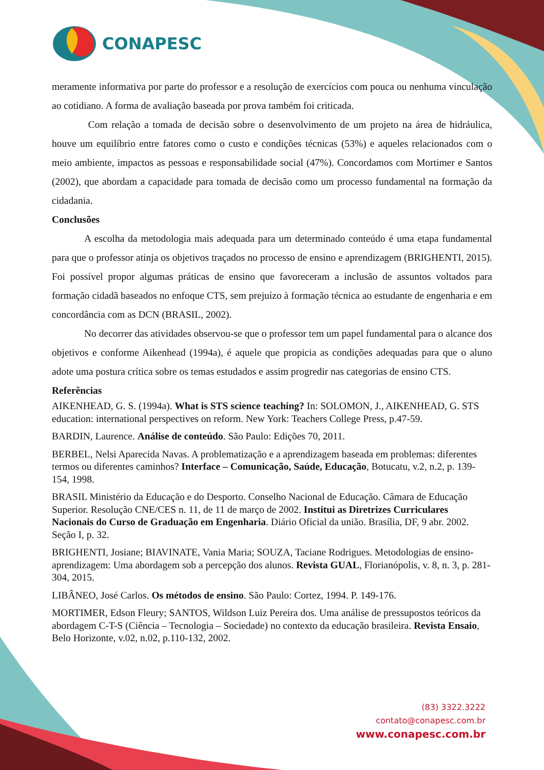CONAPESC
meramente informativa por parte do professor e a resolução de exercícios com pouca ou nenhuma vinculação ao cotidiano. A forma de avaliação baseada por prova também foi criticada.
Com relação a tomada de decisão sobre o desenvolvimento de um projeto na área de hidráulica, houve um equilíbrio entre fatores como o custo e condições técnicas (53%) e aqueles relacionados com o meio ambiente, impactos as pessoas e responsabilidade social (47%). Concordamos com Mortimer e Santos (2002), que abordam a capacidade para tomada de decisão como um processo fundamental na formação da cidadania.
Conclusões
A escolha da metodologia mais adequada para um determinado conteúdo é uma etapa fundamental para que o professor atinja os objetivos traçados no processo de ensino e aprendizagem (BRIGHENTI, 2015). Foi possível propor algumas práticas de ensino que favoreceram a inclusão de assuntos voltados para formação cidadã baseados no enfoque CTS, sem prejuízo à formação técnica ao estudante de engenharia e em concordância com as DCN (BRASIL, 2002).
No decorrer das atividades observou-se que o professor tem um papel fundamental para o alcance dos objetivos e conforme Aikenhead (1994a), é aquele que propicia as condições adequadas para que o aluno adote uma postura crítica sobre os temas estudados e assim progredir nas categorias de ensino CTS.
Referências
AIKENHEAD, G. S. (1994a). What is STS science teaching? In: SOLOMON, J., AIKENHEAD, G. STS education: international perspectives on reform. New York: Teachers College Press, p.47-59.
BARDIN, Laurence. Análise de conteúdo. São Paulo: Edições 70, 2011.
BERBEL, Nelsi Aparecida Navas. A problematização e a aprendizagem baseada em problemas: diferentes termos ou diferentes caminhos? Interface – Comunicação, Saúde, Educação, Botucatu, v.2, n.2, p. 139-154, 1998.
BRASIL Ministério da Educação e do Desporto. Conselho Nacional de Educação. Câmara de Educação Superior. Resolução CNE/CES n. 11, de 11 de março de 2002. Institui as Diretrizes Curriculares Nacionais do Curso de Graduação em Engenharia. Diário Oficial da união. Brasília, DF, 9 abr. 2002. Seção I, p. 32.
BRIGHENTI, Josiane; BIAVINATE, Vania Maria; SOUZA, Taciane Rodrigues. Metodologias de ensino-aprendizagem: Uma abordagem sob a percepção dos alunos. Revista GUAL, Florianópolis, v. 8, n. 3, p. 281-304, 2015.
LIBÂNEO, José Carlos. Os métodos de ensino. São Paulo: Cortez, 1994. P. 149-176.
MORTIMER, Edson Fleury; SANTOS, Wildson Luiz Pereira dos. Uma análise de pressupostos teóricos da abordagem C-T-S (Ciência – Tecnologia – Sociedade) no contexto da educação brasileira. Revista Ensaio, Belo Horizonte, v.02, n.02, p.110-132, 2002.
(83) 3322.3222
contato@conapesc.com.br
www.conapesc.com.br